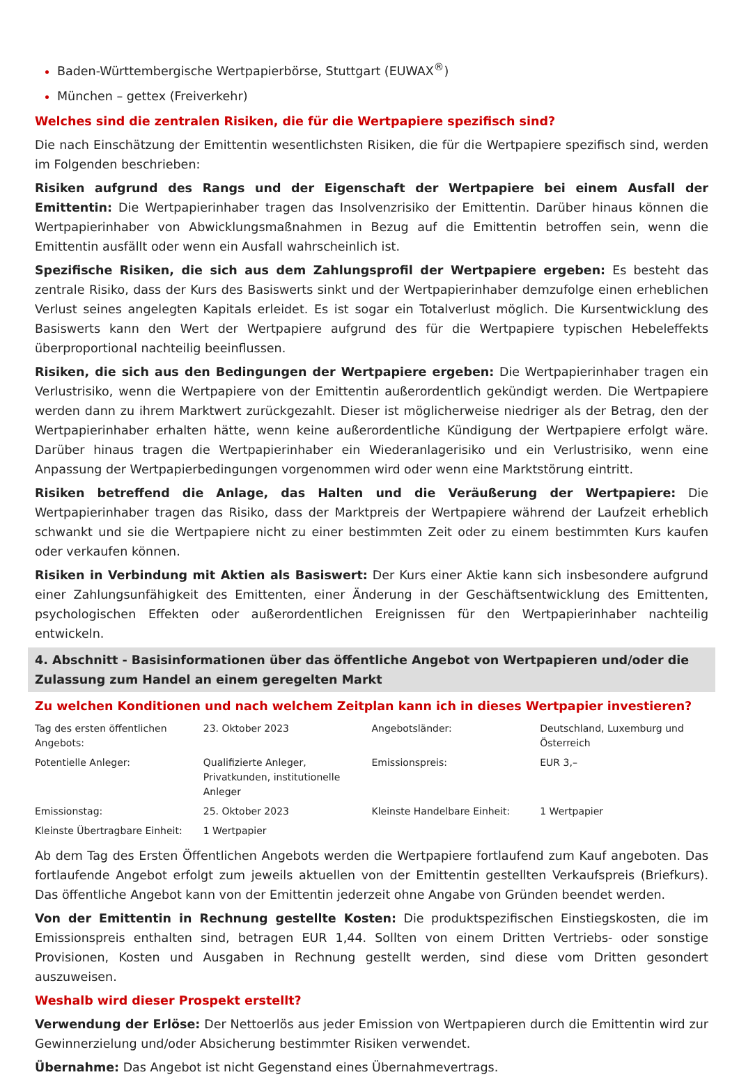Baden-Württembergische Wertpapierbörse, Stuttgart (EUWAX<sup>®</sup>)
München – gettex (Freiverkehr)
Welches sind die zentralen Risiken, die für die Wertpapiere spezifisch sind?
Die nach Einschätzung der Emittentin wesentlichsten Risiken, die für die Wertpapiere spezifisch sind, werden im Folgenden beschrieben:
Risiken aufgrund des Rangs und der Eigenschaft der Wertpapiere bei einem Ausfall der Emittentin: Die Wertpapierinhaber tragen das Insolvenzrisiko der Emittentin. Darüber hinaus können die Wertpapierinhaber von Abwicklungsmaßnahmen in Bezug auf die Emittentin betroffen sein, wenn die Emittentin ausfällt oder wenn ein Ausfall wahrscheinlich ist.
Spezifische Risiken, die sich aus dem Zahlungsprofil der Wertpapiere ergeben: Es besteht das zentrale Risiko, dass der Kurs des Basiswerts sinkt und der Wertpapierinhaber demzufolge einen erheblichen Verlust seines angelegten Kapitals erleidet. Es ist sogar ein Totalverlust möglich. Die Kursentwicklung des Basiswerts kann den Wert der Wertpapiere aufgrund des für die Wertpapiere typischen Hebeleffekts überproportional nachteilig beeinflussen.
Risiken, die sich aus den Bedingungen der Wertpapiere ergeben: Die Wertpapierinhaber tragen ein Verlustrisiko, wenn die Wertpapiere von der Emittentin außerordentlich gekündigt werden. Die Wertpapiere werden dann zu ihrem Marktwert zurückgezahlt. Dieser ist möglicherweise niedriger als der Betrag, den der Wertpapierinhaber erhalten hätte, wenn keine außerordentliche Kündigung der Wertpapiere erfolgt wäre. Darüber hinaus tragen die Wertpapierinhaber ein Wiederanlagerisiko und ein Verlustrisiko, wenn eine Anpassung der Wertpapierbedingungen vorgenommen wird oder wenn eine Marktstörung eintritt.
Risiken betreffend die Anlage, das Halten und die Veräußerung der Wertpapiere: Die Wertpapierinhaber tragen das Risiko, dass der Marktpreis der Wertpapiere während der Laufzeit erheblich schwankt und sie die Wertpapiere nicht zu einer bestimmten Zeit oder zu einem bestimmten Kurs kaufen oder verkaufen können.
Risiken in Verbindung mit Aktien als Basiswert: Der Kurs einer Aktie kann sich insbesondere aufgrund einer Zahlungsunfähigkeit des Emittenten, einer Änderung in der Geschäftsentwicklung des Emittenten, psychologischen Effekten oder außerordentlichen Ereignissen für den Wertpapierinhaber nachteilig entwickeln.
4. Abschnitt - Basisinformationen über das öffentliche Angebot von Wertpapieren und/oder die Zulassung zum Handel an einem geregelten Markt
Zu welchen Konditionen und nach welchem Zeitplan kann ich in dieses Wertpapier investieren?
| Tag des ersten öffentlichen Angebots: | 23. Oktober 2023 | Angebotsländer: | Deutschland, Luxemburg und Österreich |
| Potentielle Anleger: | Qualifizierte Anleger, Privatkunden, institutionelle Anleger | Emissionspreis: | EUR 3,– |
| Emissionstag: | 25. Oktober 2023 | Kleinste Handelbare Einheit: | 1 Wertpapier |
| Kleinste Übertragbare Einheit: | 1 Wertpapier | | |
Ab dem Tag des Ersten Öffentlichen Angebots werden die Wertpapiere fortlaufend zum Kauf angeboten. Das fortlaufende Angebot erfolgt zum jeweils aktuellen von der Emittentin gestellten Verkaufspreis (Briefkurs). Das öffentliche Angebot kann von der Emittentin jederzeit ohne Angabe von Gründen beendet werden.
Von der Emittentin in Rechnung gestellte Kosten: Die produktspezifischen Einstiegskosten, die im Emissionspreis enthalten sind, betragen EUR 1,44. Sollten von einem Dritten Vertriebs- oder sonstige Provisionen, Kosten und Ausgaben in Rechnung gestellt werden, sind diese vom Dritten gesondert auszuweisen.
Weshalb wird dieser Prospekt erstellt?
Verwendung der Erlöse: Der Nettoerlös aus jeder Emission von Wertpapieren durch die Emittentin wird zur Gewinnerzielung und/oder Absicherung bestimmter Risiken verwendet.
Übernahme: Das Angebot ist nicht Gegenstand eines Übernahmevertrags.